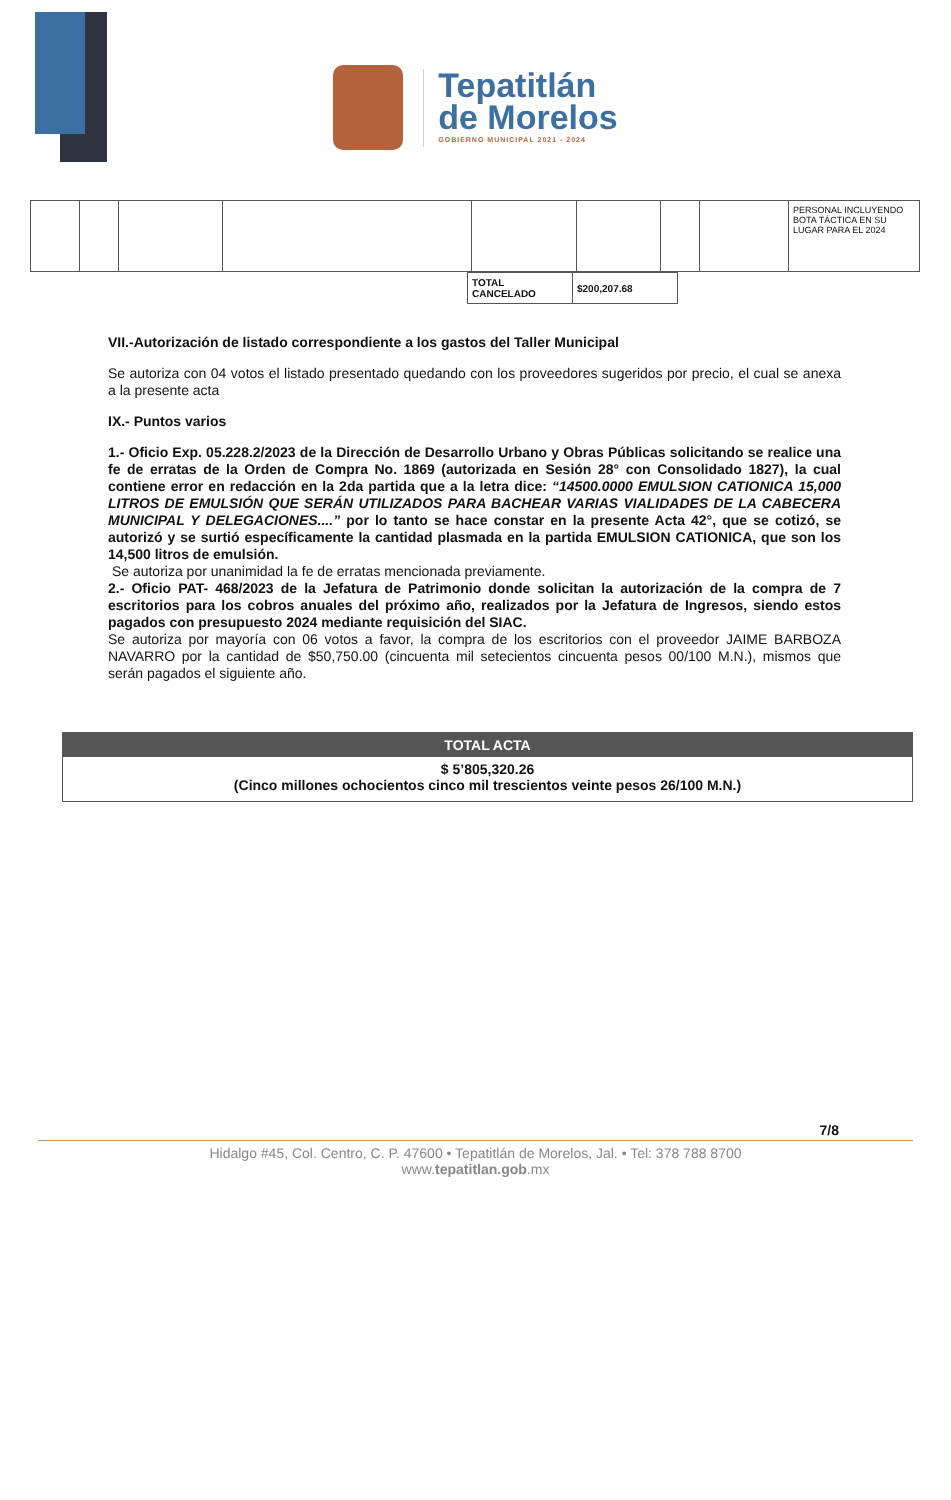Tepatitlán
de Morelos
GOBIERNO MUNICIPAL 2021 - 2024
| | | | | | | | | PERSONAL INCLUYENDO BOTA TÁCTICA EN SU LUGAR PARA EL 2024 |
| TOTAL CANCELADO | $200,207.68 |
VII.-Autorización de listado correspondiente a los gastos del Taller Municipal
Se autoriza con 04 votos el listado presentado quedando con los proveedores sugeridos por precio, el cual se anexa a la presente acta
IX.- Puntos varios
1.- Oficio Exp. 05.228.2/2023 de la Dirección de Desarrollo Urbano y Obras Públicas solicitando se realice una fe de erratas de la Orden de Compra No. 1869 (autorizada en Sesión 28° con Consolidado 1827), la cual contiene error en redacción en la 2da partida que a la letra dice: “14500.0000 EMULSION CATIONICA 15,000 LITROS DE EMULSIÓN QUE SERÁN UTILIZADOS PARA BACHEAR VARIAS VIALIDADES DE LA CABECERA MUNICIPAL Y DELEGACIONES....” por lo tanto se hace constar en la presente Acta 42°, que se cotizó, se autorizó y se surtió específicamente la cantidad plasmada en la partida EMULSION CATIONICA, que son los 14,500 litros de emulsión.
Se autoriza por unanimidad la fe de erratas mencionada previamente.
2.- Oficio PAT- 468/2023 de la Jefatura de Patrimonio donde solicitan la autorización de la compra de 7 escritorios para los cobros anuales del próximo año, realizados por la Jefatura de Ingresos, siendo estos pagados con presupuesto 2024 mediante requisición del SIAC.
Se autoriza por mayoría con 06 votos a favor, la compra de los escritorios con el proveedor JAIME BARBOZA NAVARRO por la cantidad de $50,750.00 (cincuenta mil setecientos cincuenta pesos 00/100 M.N.), mismos que serán pagados el siguiente año.
TOTAL ACTA
$ 5’805,320.26
(Cinco millones ochocientos cinco mil trescientos veinte pesos 26/100 M.N.)
7/8
Hidalgo #45, Col. Centro, C. P. 47600 • Tepatitlán de Morelos, Jal. • Tel: 378 788 8700
www.tepatitlan.gob.mx